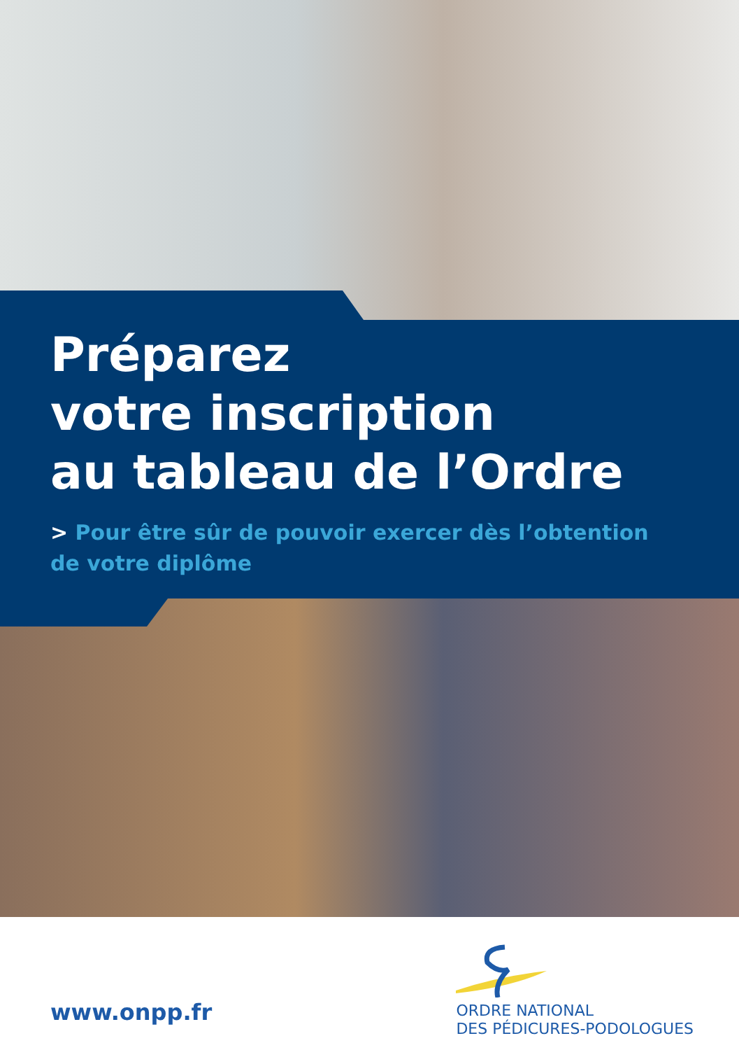Préparez
votre inscription
au tableau de l’Ordre
> Pour être sûr de pouvoir exercer dès l’obtention de votre diplôme
www.onpp.fr
ORDRE NATIONAL
DES PÉDICURES-PODOLOGUES